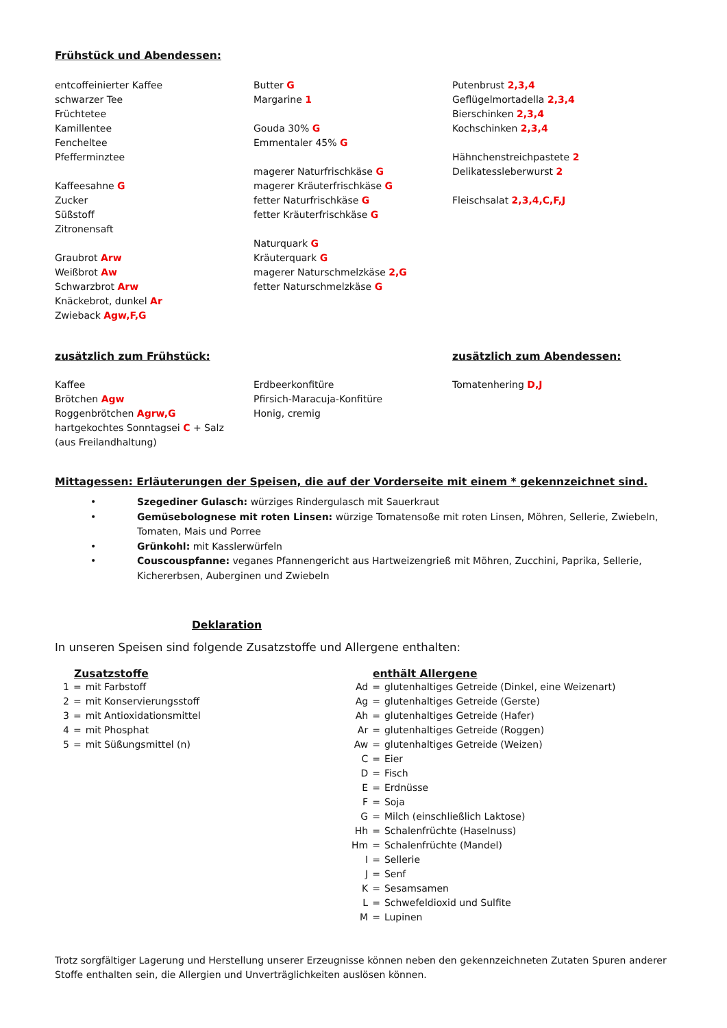Frühstück und Abendessen:
entcoffeinierter Kaffee
schwarzer Tee
Früchtetee
Kamillentee
Fencheltee
Pfefferminztee
Kaffeesahne G
Zucker
Süßstoff
Zitronensaft
Graubrot Arw
Weißbrot Aw
Schwarzbrot Arw
Knäckebrot, dunkel Ar
Zwieback Agw,F,G
Butter G
Margarine 1
Gouda 30% G
Emmentaler 45% G
magerer Naturfrischkäse G
magerer Kräuterfrischkäse G
fetter Naturfrischkäse G
fetter Kräuterfrischkäse G
Naturquark G
Kräuterquark G
magerer Naturschmelzkäse 2,G
fetter Naturschmelzkäse G
Putenbrust 2,3,4
Geflügelmortadella 2,3,4
Bierschinken 2,3,4
Kochschinken 2,3,4
Hähnchenstreichpastete 2
Delikatessleberwurst 2
Fleischsalat 2,3,4,C,F,J
zusätzlich zum Frühstück: zusätzlich zum Abendessen:
Kaffee
Brötchen Agw
Roggenbrötchen Agrw,G
hartgekochtes Sonntagsei C + Salz
(aus Freilandhaltung)
Erdbeerkonfitüre
Pfirsich-Maracuja-Konfitüre
Honig, cremig
Tomatenhering D,J
Mittagessen: Erläuterungen der Speisen, die auf der Vorderseite mit einem * gekennzeichnet sind.
• Szegediner Gulasch: würziges Rindergulasch mit Sauerkraut
• Gemüsebolognese mit roten Linsen: würzige Tomatensoße mit roten Linsen, Möhren, Sellerie, Zwiebeln, Tomaten, Mais und Porree
• Grünkohl: mit Kasslerwürfeln
• Couscouspfanne: veganes Pfannengericht aus Hartweizengrieß mit Möhren, Zucchini, Paprika, Sellerie, Kichererbsen, Auberginen und Zwiebeln
Deklaration
In unseren Speisen sind folgende Zusatzstoffe und Allergene enthalten:
Zusatzstoffe
| 1 | = | mit Farbstoff |
| 2 | = | mit Konservierungsstoff |
| 3 | = | mit Antioxidationsmittel |
| 4 | = | mit Phosphat |
| 5 | = | mit Süßungsmittel (n) |
enthält Allergene
| Ad | = | glutenhaltiges Getreide (Dinkel, eine Weizenart) |
| Ag | = | glutenhaltiges Getreide (Gerste) |
| Ah | = | glutenhaltiges Getreide (Hafer) |
| Ar | = | glutenhaltiges Getreide (Roggen) |
| Aw | = | glutenhaltiges Getreide (Weizen) |
| C | = | Eier |
| D | = | Fisch |
| E | = | Erdnüsse |
| F | = | Soja |
| G | = | Milch (einschließlich Laktose) |
| Hh | = | Schalenfrüchte (Haselnuss) |
| Hm | = | Schalenfrüchte (Mandel) |
| I | = | Sellerie |
| J | = | Senf |
| K | = | Sesamsamen |
| L | = | Schwefeldioxid und Sulfite |
| M | = | Lupinen |
Trotz sorgfältiger Lagerung und Herstellung unserer Erzeugnisse können neben den gekennzeichneten Zutaten Spuren anderer Stoffe enthalten sein, die Allergien und Unverträglichkeiten auslösen können.